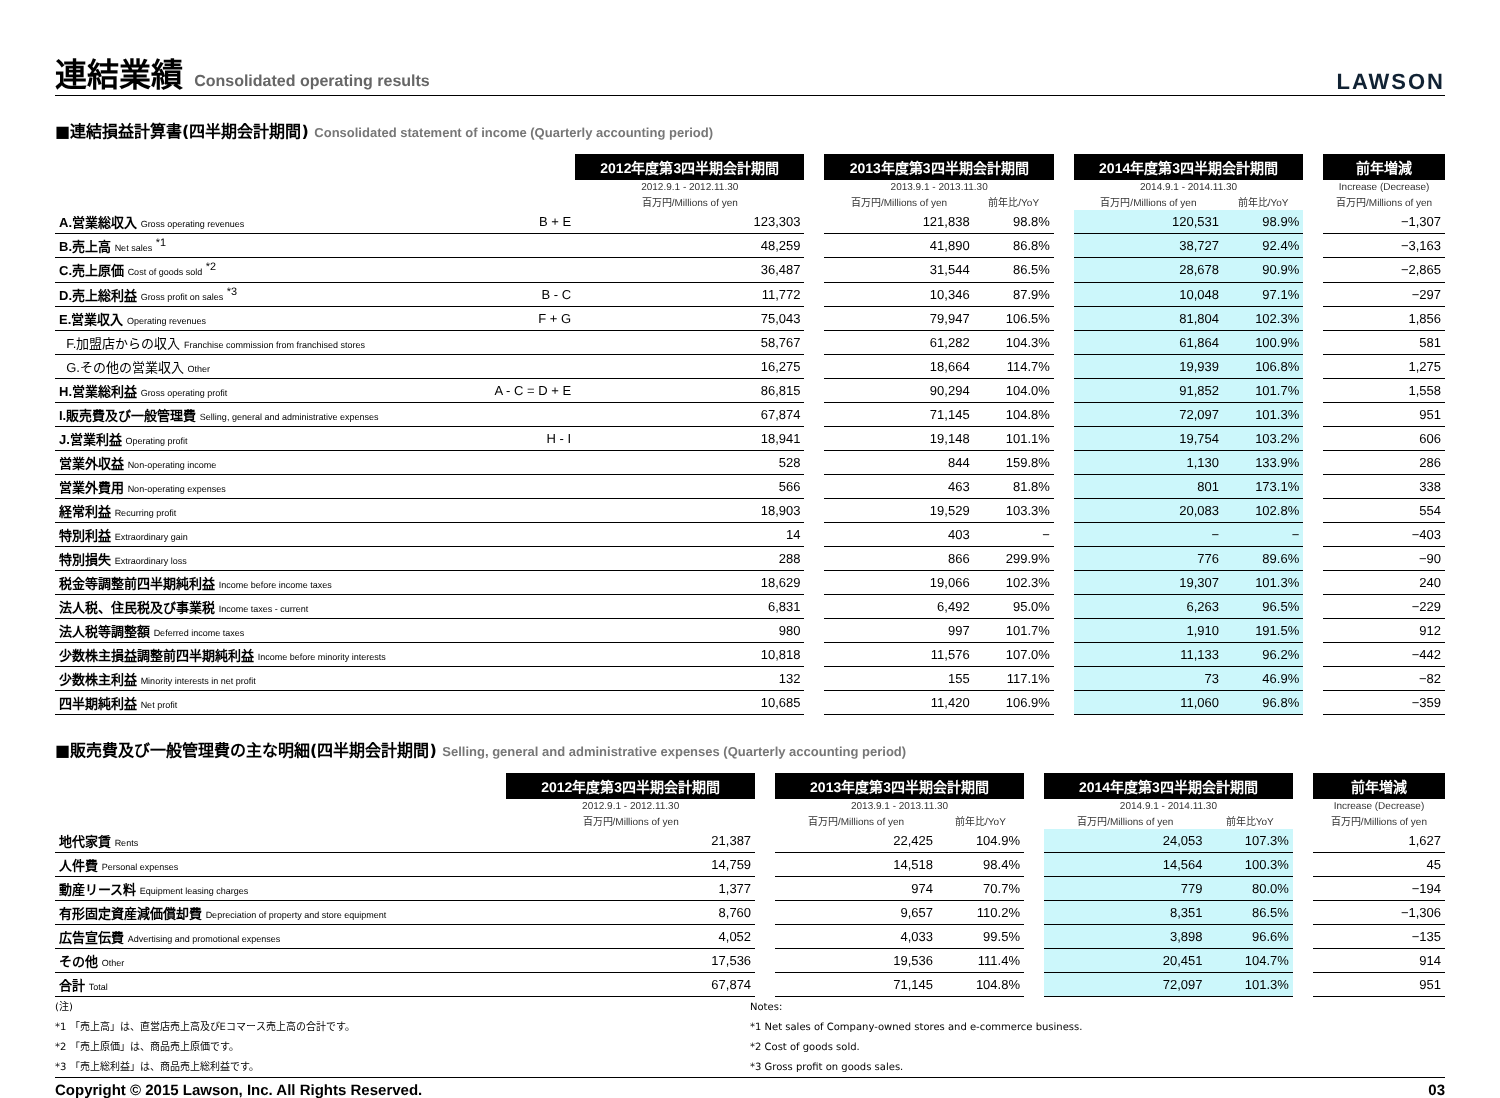連結業績 Consolidated operating results
LAWSON
■連結損益計算書(四半期会計期間) Consolidated statement of income (Quarterly accounting period)
| | | 2012年度第3四半期会計期間 | | 2013年度第3四半期会計期間 | | | 2014年度第3四半期会計期間 | | | 前年増減 |
| --- | --- | --- | --- | --- | --- | --- | --- | --- | --- | --- |
| | | 2012.9.1 - 2012.11.30 | | 2013.9.1 - 2013.11.30 | | | 2014.9.1 - 2014.11.30 | | | Increase (Decrease) |
| | | 百万円/Millions of yen | | 百万円/Millions of yen | 前年比/YoY | | 百万円/Millions of yen | 前年比/YoY | | 百万円/Millions of yen |
| A.営業総収入 Gross operating revenues | B + E | 123,303 | | 121,838 | 98.8% | | 120,531 | 98.9% | | −1,307 |
| B.売上高 Net sales <sup>*1</sup> | | 48,259 | | 41,890 | 86.8% | | 38,727 | 92.4% | | −3,163 |
| C.売上原価 Cost of goods sold <sup>*2</sup> | | 36,487 | | 31,544 | 86.5% | | 28,678 | 90.9% | | −2,865 |
| D.売上総利益 Gross profit on sales <sup>*3</sup> | B - C | 11,772 | | 10,346 | 87.9% | | 10,048 | 97.1% | | −297 |
| E.営業収入 Operating revenues | F + G | 75,043 | | 79,947 | 106.5% | | 81,804 | 102.3% | | 1,856 |
| F.加盟店からの収入 Franchise commission from franchised stores | | 58,767 | | 61,282 | 104.3% | | 61,864 | 100.9% | | 581 |
| G.その他の営業収入 Other | | 16,275 | | 18,664 | 114.7% | | 19,939 | 106.8% | | 1,275 |
| H.営業総利益 Gross operating profit | A - C = D + E | 86,815 | | 90,294 | 104.0% | | 91,852 | 101.7% | | 1,558 |
| I.販売費及び一般管理費 Selling, general and administrative expenses | | 67,874 | | 71,145 | 104.8% | | 72,097 | 101.3% | | 951 |
| J.営業利益 Operating profit | H - I | 18,941 | | 19,148 | 101.1% | | 19,754 | 103.2% | | 606 |
| 営業外収益 Non-operating income | | 528 | | 844 | 159.8% | | 1,130 | 133.9% | | 286 |
| 営業外費用 Non-operating expenses | | 566 | | 463 | 81.8% | | 801 | 173.1% | | 338 |
| 経常利益 Recurring profit | | 18,903 | | 19,529 | 103.3% | | 20,083 | 102.8% | | 554 |
| 特別利益 Extraordinary gain | | 14 | | 403 | − | | − | − | | −403 |
| 特別損失 Extraordinary loss | | 288 | | 866 | 299.9% | | 776 | 89.6% | | −90 |
| 税金等調整前四半期純利益 Income before income taxes | | 18,629 | | 19,066 | 102.3% | | 19,307 | 101.3% | | 240 |
| 法人税、住民税及び事業税 Income taxes - current | | 6,831 | | 6,492 | 95.0% | | 6,263 | 96.5% | | −229 |
| 法人税等調整額 Deferred income taxes | | 980 | | 997 | 101.7% | | 1,910 | 191.5% | | 912 |
| 少数株主損益調整前四半期純利益 Income before minority interests | | 10,818 | | 11,576 | 107.0% | | 11,133 | 96.2% | | −442 |
| 少数株主利益 Minority interests in net profit | | 132 | | 155 | 117.1% | | 73 | 46.9% | | −82 |
| 四半期純利益 Net profit | | 10,685 | | 11,420 | 106.9% | | 11,060 | 96.8% | | −359 |
■販売費及び一般管理費の主な明細(四半期会計期間) Selling, general and administrative expenses (Quarterly accounting period)
| | 2012年度第3四半期会計期間 | | 2013年度第3四半期会計期間 | | | 2014年度第3四半期会計期間 | | | 前年増減 |
| --- | --- | --- | --- | --- | --- | --- | --- | --- | --- |
| | 2012.9.1 - 2012.11.30 | | 2013.9.1 - 2013.11.30 | | | 2014.9.1 - 2014.11.30 | | | Increase (Decrease) |
| | 百万円/Millions of yen | | 百万円/Millions of yen | 前年比/YoY | | 百万円/Millions of yen | 前年比YoY | | 百万円/Millions of yen |
| 地代家賃 Rents | 21,387 | | 22,425 | 104.9% | | 24,053 | 107.3% | | 1,627 |
| 人件費 Personal expenses | 14,759 | | 14,518 | 98.4% | | 14,564 | 100.3% | | 45 |
| 動産リース料 Equipment leasing charges | 1,377 | | 974 | 70.7% | | 779 | 80.0% | | −194 |
| 有形固定資産減価償却費 Depreciation of property and store equipment | 8,760 | | 9,657 | 110.2% | | 8,351 | 86.5% | | −1,306 |
| 広告宣伝費 Advertising and promotional expenses | 4,052 | | 4,033 | 99.5% | | 3,898 | 96.6% | | −135 |
| その他 Other | 17,536 | | 19,536 | 111.4% | | 20,451 | 104.7% | | 914 |
| 合計 Total | 67,874 | | 71,145 | 104.8% | | 72,097 | 101.3% | | 951 |
(注)
*1 「売上高」は、直営店売上高及びEコマース売上高の合計です。
*2 「売上原価」は、商品売上原価です。
*3 「売上総利益」は、商品売上総利益です。
Notes:
*1 Net sales of Company-owned stores and e-commerce business.
*2 Cost of goods sold.
*3 Gross profit on goods sales.
Copyright © 2015 Lawson, Inc. All Rights Reserved. 03